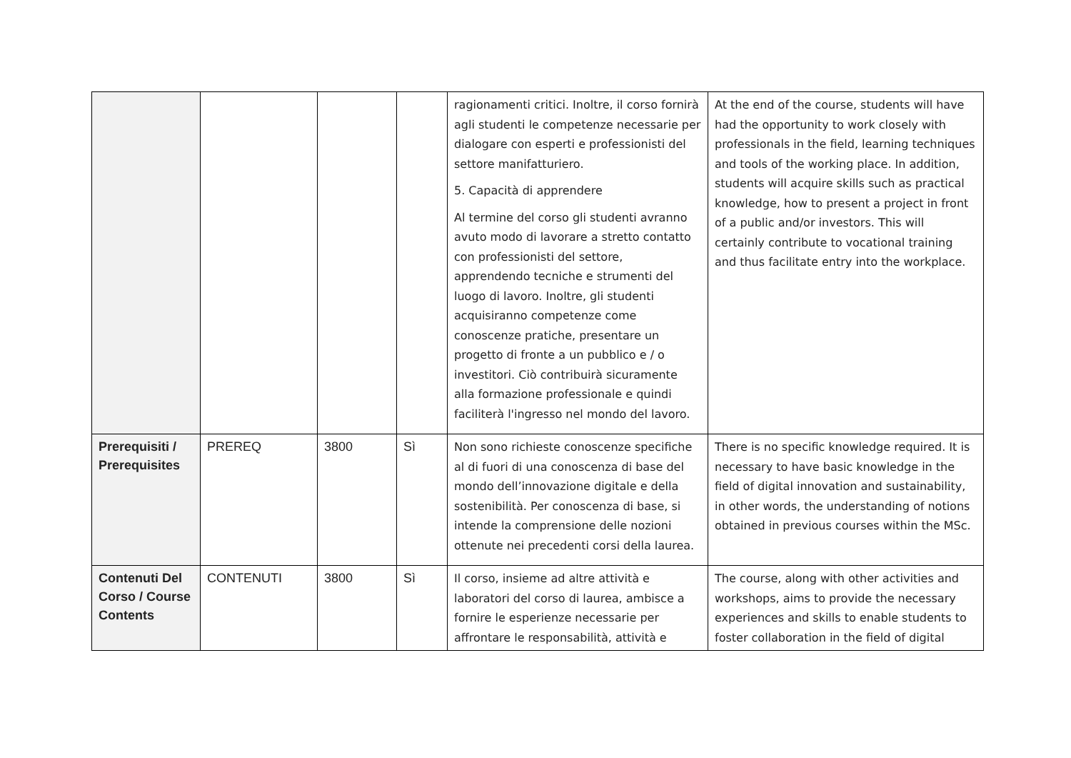| | | | | ragionamenti critici. Inoltre, il corso fornirà agli studenti le competenze necessarie per dialogare con esperti e professionisti del settore manifatturiero. 5. Capacità di apprendere Al termine del corso gli studenti avranno avuto modo di lavorare a stretto contatto con professionisti del settore, apprendendo tecniche e strumenti del luogo di lavoro. Inoltre, gli studenti acquisiranno competenze come conoscenze pratiche, presentare un progetto di fronte a un pubblico e / o investitori. Ciò contribuirà sicuramente alla formazione professionale e quindi faciliterà l'ingresso nel mondo del lavoro. | At the end of the course, students will have had the opportunity to work closely with professionals in the field, learning techniques and tools of the working place. In addition, students will acquire skills such as practical knowledge, how to present a project in front of a public and/or investors. This will certainly contribute to vocational training and thus facilitate entry into the workplace. |
| Prerequisiti / Prerequisites | PREREQ | 3800 | Sì | Non sono richieste conoscenze specifiche al di fuori di una conoscenza di base del mondo dell’innovazione digitale e della sostenibilità. Per conoscenza di base, si intende la comprensione delle nozioni ottenute nei precedenti corsi della laurea. | There is no specific knowledge required. It is necessary to have basic knowledge in the field of digital innovation and sustainability, in other words, the understanding of notions obtained in previous courses within the MSc. |
| Contenuti Del Corso / Course Contents | CONTENUTI | 3800 | Sì | Il corso, insieme ad altre attività e laboratori del corso di laurea, ambisce a fornire le esperienze necessarie per affrontare le responsabilità, attività e | The course, along with other activities and workshops, aims to provide the necessary experiences and skills to enable students to foster collaboration in the field of digital |